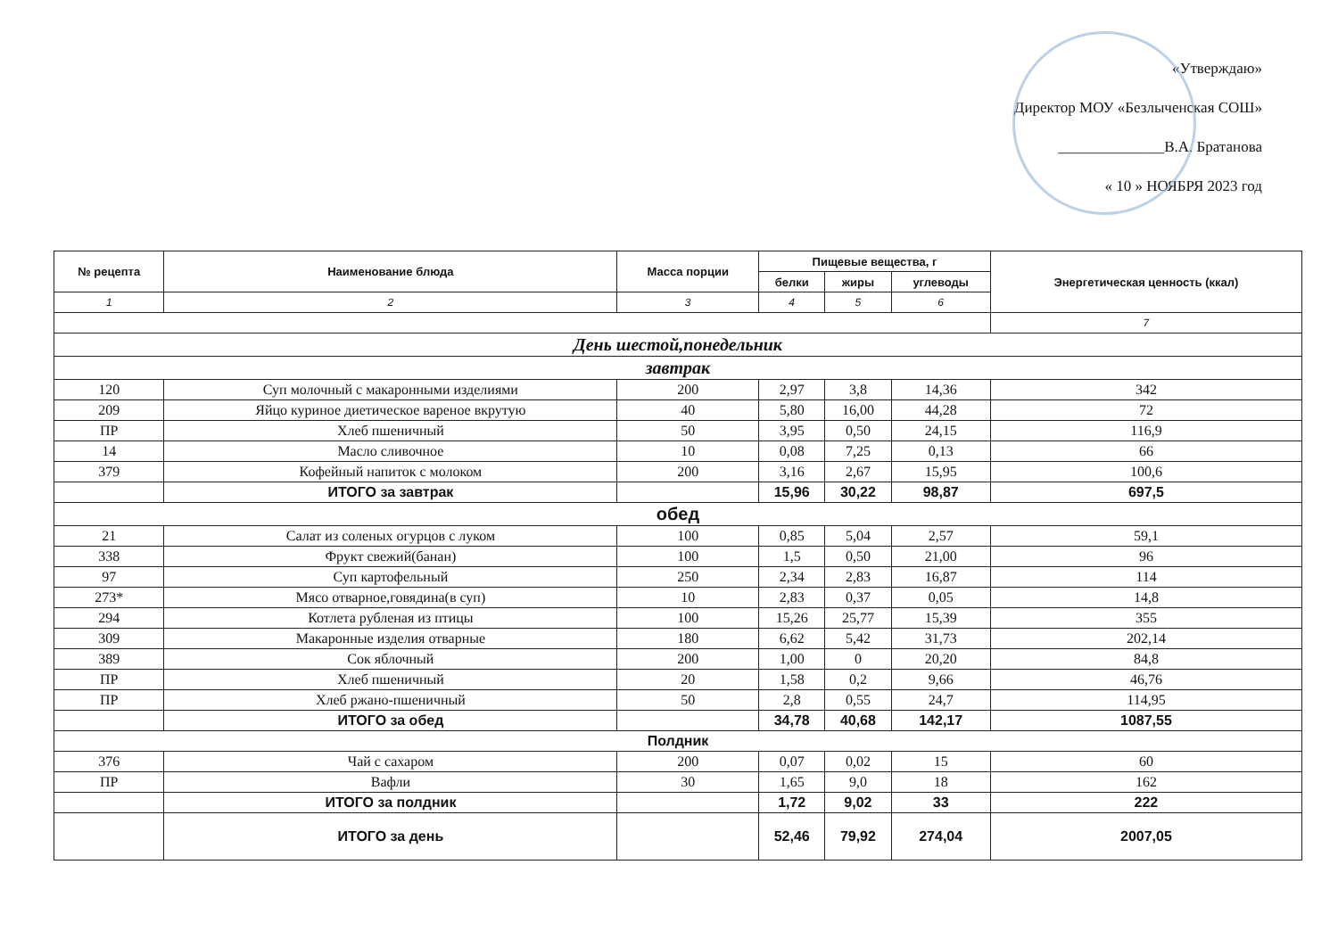«Утверждаю»
Директор МОУ «Безлыченская СОШ»
______________В.А. Братанова
« 10 » НОЯБРЯ 2023 год
| № рецепта | Наименование блюда | Масса порции | Пищевые вещества, г | | | Энергетическая ценность (ккал) |
| --- | --- | --- | --- | --- | --- | --- |
| | | | белки | жиры | углеводы | |
| 1 | 2 | 3 | 4 | 5 | 6 | |
| | | | | | | 7 |
| День шестой,понедельник | | | | | | |
| завтрак | | | | | | |
| 120 | Суп молочный с макаронными изделиями | 200 | 2,97 | 3,8 | 14,36 | 342 |
| 209 | Яйцо куриное диетическое вареное вкрутую | 40 | 5,80 | 16,00 | 44,28 | 72 |
| ПР | Хлеб пшеничный | 50 | 3,95 | 0,50 | 24,15 | 116,9 |
| 14 | Масло сливочное | 10 | 0,08 | 7,25 | 0,13 | 66 |
| 379 | Кофейный напиток с молоком | 200 | 3,16 | 2,67 | 15,95 | 100,6 |
| | ИТОГО за завтрак | | 15,96 | 30,22 | 98,87 | 697,5 |
| обед | | | | | | |
| 21 | Салат из соленых огурцов с луком | 100 | 0,85 | 5,04 | 2,57 | 59,1 |
| 338 | Фрукт свежий(банан) | 100 | 1,5 | 0,50 | 21,00 | 96 |
| 97 | Суп картофельный | 250 | 2,34 | 2,83 | 16,87 | 114 |
| 273* | Мясо отварное,говядина(в суп) | 10 | 2,83 | 0,37 | 0,05 | 14,8 |
| 294 | Котлета рубленая из птицы | 100 | 15,26 | 25,77 | 15,39 | 355 |
| 309 | Макаронные изделия отварные | 180 | 6,62 | 5,42 | 31,73 | 202,14 |
| 389 | Сок яблочный | 200 | 1,00 | 0 | 20,20 | 84,8 |
| ПР | Хлеб пшеничный | 20 | 1,58 | 0,2 | 9,66 | 46,76 |
| ПР | Хлеб ржано-пшеничный | 50 | 2,8 | 0,55 | 24,7 | 114,95 |
| | ИТОГО за обед | | 34,78 | 40,68 | 142,17 | 1087,55 |
| Полдник | | | | | | |
| 376 | Чай с сахаром | 200 | 0,07 | 0,02 | 15 | 60 |
| ПР | Вафли | 30 | 1,65 | 9,0 | 18 | 162 |
| | ИТОГО за полдник | | 1,72 | 9,02 | 33 | 222 |
| | ИТОГО за день | | 52,46 | 79,92 | 274,04 | 2007,05 |